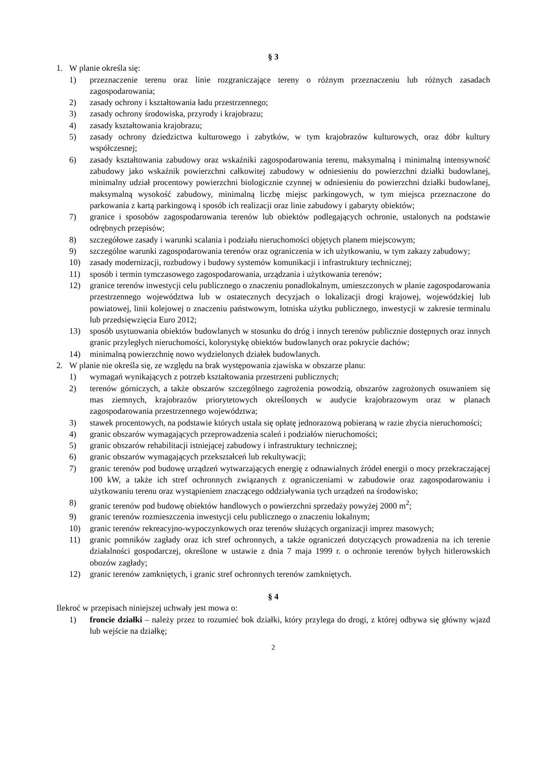§ 3
1. W planie określa się:
1) przeznaczenie terenu oraz linie rozgraniczające tereny o różnym przeznaczeniu lub różnych zasadach zagospodarowania;
2) zasady ochrony i kształtowania ładu przestrzennego;
3) zasady ochrony środowiska, przyrody i krajobrazu;
4) zasady kształtowania krajobrazu;
5) zasady ochrony dziedzictwa kulturowego i zabytków, w tym krajobrazów kulturowych, oraz dóbr kultury współczesnej;
6) zasady kształtowania zabudowy oraz wskaźniki zagospodarowania terenu, maksymalną i minimalną intensywność zabudowy jako wskaźnik powierzchni całkowitej zabudowy w odniesieniu do powierzchni działki budowlanej, minimalny udział procentowy powierzchni biologicznie czynnej w odniesieniu do powierzchni działki budowlanej, maksymalną wysokość zabudowy, minimalną liczbę miejsc parkingowych, w tym miejsca przeznaczone do parkowania z kartą parkingową i sposób ich realizacji oraz linie zabudowy i gabaryty obiektów;
7) granice i sposobów zagospodarowania terenów lub obiektów podlegających ochronie, ustalonych na podstawie odrębnych przepisów;
8) szczegółowe zasady i warunki scalania i podziału nieruchomości objętych planem miejscowym;
9) szczególne warunki zagospodarowania terenów oraz ograniczenia w ich użytkowaniu, w tym zakazy zabudowy;
10) zasady modernizacji, rozbudowy i budowy systemów komunikacji i infrastruktury technicznej;
11) sposób i termin tymczasowego zagospodarowania, urządzania i użytkowania terenów;
12) granice terenów inwestycji celu publicznego o znaczeniu ponadlokalnym, umieszczonych w planie zagospodarowania przestrzennego województwa lub w ostatecznych decyzjach o lokalizacji drogi krajowej, wojewódzkiej lub powiatowej, linii kolejowej o znaczeniu państwowym, lotniska użytku publicznego, inwestycji w zakresie terminalu lub przedsięwzięcia Euro 2012;
13) sposób usytuowania obiektów budowlanych w stosunku do dróg i innych terenów publicznie dostępnych oraz innych granic przyległych nieruchomości, kolorystykę obiektów budowlanych oraz pokrycie dachów;
14) minimalną powierzchnię nowo wydzielonych działek budowlanych.
2. W planie nie określa się, ze względu na brak występowania zjawiska w obszarze planu:
1) wymagań wynikających z potrzeb kształtowania przestrzeni publicznych;
2) terenów górniczych, a także obszarów szczególnego zagrożenia powodzią, obszarów zagrożonych osuwaniem się mas ziemnych, krajobrazów priorytetowych określonych w audycie krajobrazowym oraz w planach zagospodarowania przestrzennego województwa;
3) stawek procentowych, na podstawie których ustala się opłatę jednorazową pobieraną w razie zbycia nieruchomości;
4) granic obszarów wymagających przeprowadzenia scaleń i podziałów nieruchomości;
5) granic obszarów rehabilitacji istniejącej zabudowy i infrastruktury technicznej;
6) granic obszarów wymagających przekształceń lub rekultywacji;
7) granic terenów pod budowę urządzeń wytwarzających energię z odnawialnych źródeł energii o mocy przekraczającej 100 kW, a także ich stref ochronnych związanych z ograniczeniami w zabudowie oraz zagospodarowaniu i użytkowaniu terenu oraz wystąpieniem znaczącego oddziaływania tych urządzeń na środowisko;
8) granic terenów pod budowę obiektów handlowych o powierzchni sprzedaży powyżej 2000 m<sup>2</sup>;
9) granic terenów rozmieszczenia inwestycji celu publicznego o znaczeniu lokalnym;
10) granic terenów rekreacyjno-wypoczynkowych oraz terenów służących organizacji imprez masowych;
11) granic pomników zagłady oraz ich stref ochronnych, a także ograniczeń dotyczących prowadzenia na ich terenie działalności gospodarczej, określone w ustawie z dnia 7 maja 1999 r. o ochronie terenów byłych hitlerowskich obozów zagłady;
12) granic terenów zamkniętych, i granic stref ochronnych terenów zamkniętych.
§ 4
Ilekroć w przepisach niniejszej uchwały jest mowa o:
1) froncie działki – należy przez to rozumieć bok działki, który przylega do drogi, z której odbywa się główny wjazd lub wejście na działkę;
2